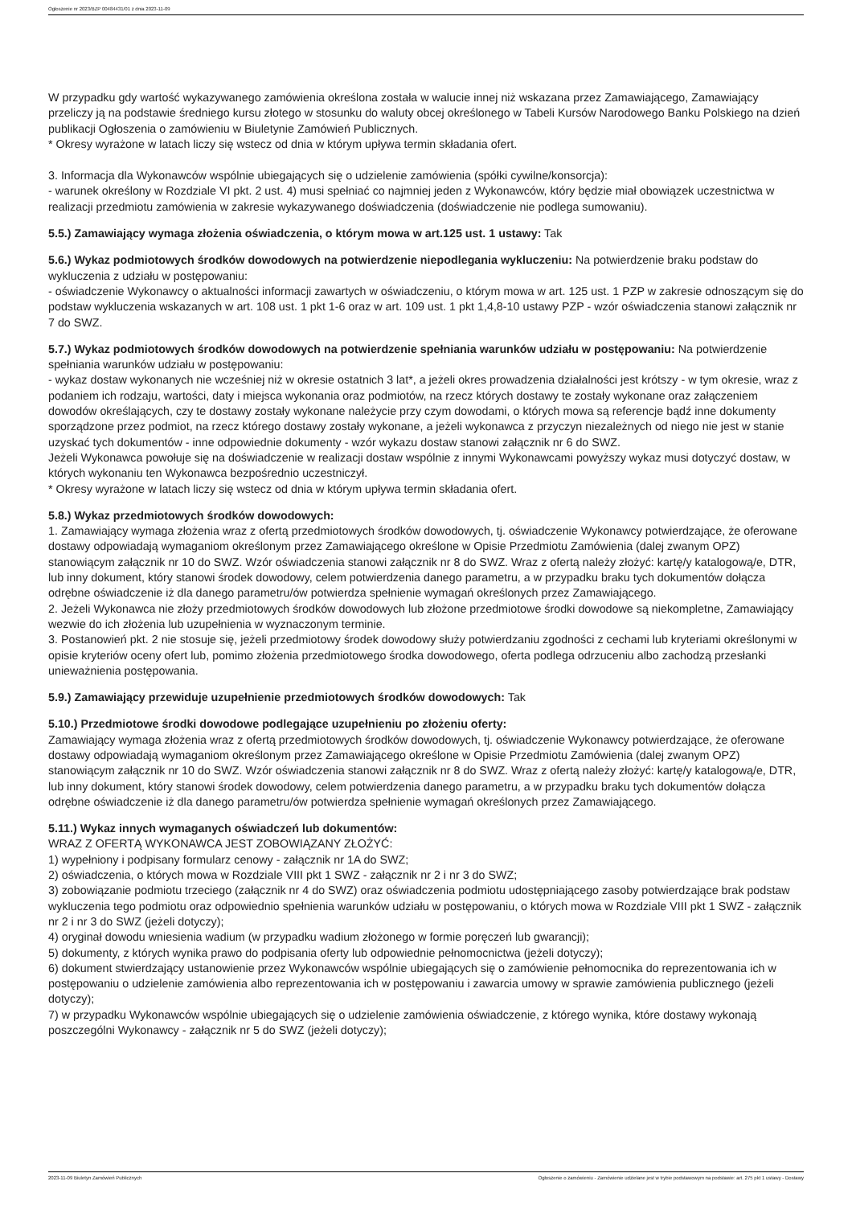Ogłoszenie nr 2023/BZP 00484431/01 z dnia 2023-11-09
W przypadku gdy wartość wykazywanego zamówienia określona została w walucie innej niż wskazana przez Zamawiającego, Zamawiający przeliczy ją na podstawie średniego kursu złotego w stosunku do waluty obcej określonego w Tabeli Kursów Narodowego Banku Polskiego na dzień publikacji Ogłoszenia o zamówieniu w Biuletynie Zamówień Publicznych.
* Okresy wyrażone w latach liczy się wstecz od dnia w którym upływa termin składania ofert.
3. Informacja dla Wykonawców wspólnie ubiegających się o udzielenie zamówienia (spółki cywilne/konsorcja):
- warunek określony w Rozdziale VI pkt. 2 ust. 4) musi spełniać co najmniej jeden z Wykonawców, który będzie miał obowiązek uczestnictwa w realizacji przedmiotu zamówienia w zakresie wykazywanego doświadczenia (doświadczenie nie podlega sumowaniu).
5.5.) Zamawiający wymaga złożenia oświadczenia, o którym mowa w art.125 ust. 1 ustawy: Tak
5.6.) Wykaz podmiotowych środków dowodowych na potwierdzenie niepodlegania wykluczeniu: Na potwierdzenie braku podstaw do wykluczenia z udziału w postępowaniu:
- oświadczenie Wykonawcy o aktualności informacji zawartych w oświadczeniu, o którym mowa w art. 125 ust. 1 PZP w zakresie odnoszącym się do podstaw wykluczenia wskazanych w art. 108 ust. 1 pkt 1-6 oraz w art. 109 ust. 1 pkt 1,4,8-10 ustawy PZP - wzór oświadczenia stanowi załącznik nr 7 do SWZ.
5.7.) Wykaz podmiotowych środków dowodowych na potwierdzenie spełniania warunków udziału w postępowaniu: Na potwierdzenie spełniania warunków udziału w postępowaniu:
- wykaz dostaw wykonanych nie wcześniej niż w okresie ostatnich 3 lat*, a jeżeli okres prowadzenia działalności jest krótszy - w tym okresie, wraz z podaniem ich rodzaju, wartości, daty i miejsca wykonania oraz podmiotów, na rzecz których dostawy te zostały wykonane oraz załączeniem dowodów określających, czy te dostawy zostały wykonane należycie przy czym dowodami, o których mowa są referencje bądź inne dokumenty sporządzone przez podmiot, na rzecz którego dostawy zostały wykonane, a jeżeli wykonawca z przyczyn niezależnych od niego nie jest w stanie uzyskać tych dokumentów - inne odpowiednie dokumenty - wzór wykazu dostaw stanowi załącznik nr 6 do SWZ.
Jeżeli Wykonawca powołuje się na doświadczenie w realizacji dostaw wspólnie z innymi Wykonawcami powyższy wykaz musi dotyczyć dostaw, w których wykonaniu ten Wykonawca bezpośrednio uczestniczył.
* Okresy wyrażone w latach liczy się wstecz od dnia w którym upływa termin składania ofert.
5.8.) Wykaz przedmiotowych środków dowodowych:
1. Zamawiający wymaga złożenia wraz z ofertą przedmiotowych środków dowodowych, tj. oświadczenie Wykonawcy potwierdzające, że oferowane dostawy odpowiadają wymaganiom określonym przez Zamawiającego określone w Opisie Przedmiotu Zamówienia (dalej zwanym OPZ) stanowiącym załącznik nr 10 do SWZ. Wzór oświadczenia stanowi załącznik nr 8 do SWZ. Wraz z ofertą należy złożyć: kartę/y katalogową/e, DTR, lub inny dokument, który stanowi środek dowodowy, celem potwierdzenia danego parametru, a w przypadku braku tych dokumentów dołącza odrębne oświadczenie iż dla danego parametru/ów potwierdza spełnienie wymagań określonych przez Zamawiającego.
2. Jeżeli Wykonawca nie złoży przedmiotowych środków dowodowych lub złożone przedmiotowe środki dowodowe są niekompletne, Zamawiający wezwie do ich złożenia lub uzupełnienia w wyznaczonym terminie.
3. Postanowień pkt. 2 nie stosuje się, jeżeli przedmiotowy środek dowodowy służy potwierdzaniu zgodności z cechami lub kryteriami określonymi w opisie kryteriów oceny ofert lub, pomimo złożenia przedmiotowego środka dowodowego, oferta podlega odrzuceniu albo zachodzą przesłanki unieważnienia postępowania.
5.9.) Zamawiający przewiduje uzupełnienie przedmiotowych środków dowodowych: Tak
5.10.) Przedmiotowe środki dowodowe podlegające uzupełnieniu po złożeniu oferty:
Zamawiający wymaga złożenia wraz z ofertą przedmiotowych środków dowodowych, tj. oświadczenie Wykonawcy potwierdzające, że oferowane dostawy odpowiadają wymaganiom określonym przez Zamawiającego określone w Opisie Przedmiotu Zamówienia (dalej zwanym OPZ) stanowiącym załącznik nr 10 do SWZ. Wzór oświadczenia stanowi załącznik nr 8 do SWZ. Wraz z ofertą należy złożyć: kartę/y katalogową/e, DTR, lub inny dokument, który stanowi środek dowodowy, celem potwierdzenia danego parametru, a w przypadku braku tych dokumentów dołącza odrębne oświadczenie iż dla danego parametru/ów potwierdza spełnienie wymagań określonych przez Zamawiającego.
5.11.) Wykaz innych wymaganych oświadczeń lub dokumentów:
WRAZ Z OFERTĄ WYKONAWCA JEST ZOBOWIĄZANY ZŁOŻYĆ:
1) wypełniony i podpisany formularz cenowy - załącznik nr 1A do SWZ;
2) oświadczenia, o których mowa w Rozdziale VIII pkt 1 SWZ - załącznik nr 2 i nr 3 do SWZ;
3) zobowiązanie podmiotu trzeciego (załącznik nr 4 do SWZ) oraz oświadczenia podmiotu udostępniającego zasoby potwierdzające brak podstaw wykluczenia tego podmiotu oraz odpowiednio spełnienia warunków udziału w postępowaniu, o których mowa w Rozdziale VIII pkt 1 SWZ - załącznik nr 2 i nr 3 do SWZ (jeżeli dotyczy);
4) oryginał dowodu wniesienia wadium (w przypadku wadium złożonego w formie poręczeń lub gwarancji);
5) dokumenty, z których wynika prawo do podpisania oferty lub odpowiednie pełnomocnictwa (jeżeli dotyczy);
6) dokument stwierdzający ustanowienie przez Wykonawców wspólnie ubiegających się o zamówienie pełnomocnika do reprezentowania ich w postępowaniu o udzielenie zamówienia albo reprezentowania ich w postępowaniu i zawarcia umowy w sprawie zamówienia publicznego (jeżeli dotyczy);
7) w przypadku Wykonawców wspólnie ubiegających się o udzielenie zamówienia oświadczenie, z którego wynika, które dostawy wykonają poszczególni Wykonawcy - załącznik nr 5 do SWZ (jeżeli dotyczy);
2023-11-09 Biuletyn Zamówień Publicznych Ogłoszenie o zamówieniu - Zamówienie udzielane jest w trybie podstawowym na podstawie: art. 275 pkt 1 ustawy - Dostawy